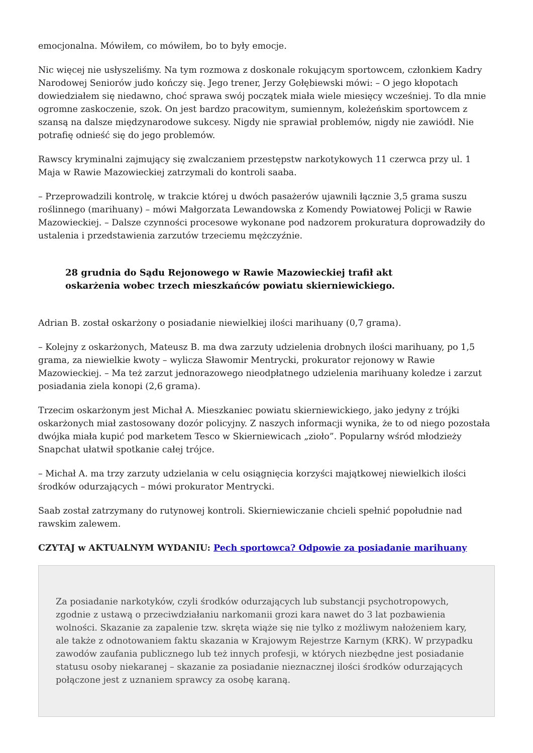emocjonalna. Mówiłem, co mówiłem, bo to były emocje.
Nic więcej nie usłyszeliśmy. Na tym rozmowa z doskonale rokującym sportowcem, członkiem Kadry Narodowej Seniorów judo kończy się. Jego trener, Jerzy Gołębiewski mówi: – O jego kłopotach dowiedziałem się niedawno, choć sprawa swój początek miała wiele miesięcy wcześniej. To dla mnie ogromne zaskoczenie, szok. On jest bardzo pracowitym, sumiennym, koleżeńskim sportowcem z szansą na dalsze międzynarodowe sukcesy. Nigdy nie sprawiał problemów, nigdy nie zawiódł. Nie potrafię odnieść się do jego problemów.
Rawscy kryminalni zajmujący się zwalczaniem przestępstw narkotykowych 11 czerwca przy ul. 1 Maja w Rawie Mazowieckiej zatrzymali do kontroli saaba.
– Przeprowadzili kontrolę, w trakcie której u dwóch pasażerów ujawnili łącznie 3,5 grama suszu roślinnego (marihuany) – mówi Małgorzata Lewandowska z Komendy Powiatowej Policji w Rawie Mazowieckiej. – Dalsze czynności procesowe wykonane pod nadzorem prokuratura doprowadziły do ustalenia i przedstawienia zarzutów trzeciemu mężczyźnie.
28 grudnia do Sądu Rejonowego w Rawie Mazowieckiej trafił akt oskarżenia wobec trzech mieszkańców powiatu skierniewickiego.
Adrian B. został oskarżony o posiadanie niewielkiej ilości marihuany (0,7 grama).
– Kolejny z oskarżonych, Mateusz B. ma dwa zarzuty udzielenia drobnych ilości marihuany, po 1,5 grama, za niewielkie kwoty – wylicza Sławomir Mentrycki, prokurator rejonowy w Rawie Mazowieckiej. – Ma też zarzut jednorazowego nieodpłatnego udzielenia marihuany koledze i zarzut posiadania ziela konopi (2,6 grama).
Trzecim oskarżonym jest Michał A. Mieszkaniec powiatu skierniewickiego, jako jedyny z trójki oskarżonych miał zastosowany dozór policyjny. Z naszych informacji wynika, że to od niego pozostała dwójka miała kupić pod marketem Tesco w Skierniewicach „zioło”. Popularny wśród młodzieży Snapchat ułatwił spotkanie całej trójce.
– Michał A. ma trzy zarzuty udzielania w celu osiągnięcia korzyści majątkowej niewielkich ilości środków odurzających – mówi prokurator Mentrycki.
Saab został zatrzymany do rutynowej kontroli. Skierniewiczanie chcieli spełnić popołudnie nad rawskim zalewem.
CZYTAJ w AKTUALNYM WYDANIU: Pech sportowca? Odpowie za posiadanie marihuany
Za posiadanie narkotyków, czyli środków odurzających lub substancji psychotropowych, zgodnie z ustawą o przeciwdziałaniu narkomanii grozi kara nawet do 3 lat pozbawienia wolności. Skazanie za zapalenie tzw. skręta wiąże się nie tylko z możliwym nałożeniem kary, ale także z odnotowaniem faktu skazania w Krajowym Rejestrze Karnym (KRK). W przypadku zawodów zaufania publicznego lub też innych profesji, w których niezbędne jest posiadanie statusu osoby niekaranej – skazanie za posiadanie nieznacznej ilości środków odurzających połączone jest z uznaniem sprawcy za osobę karaną.